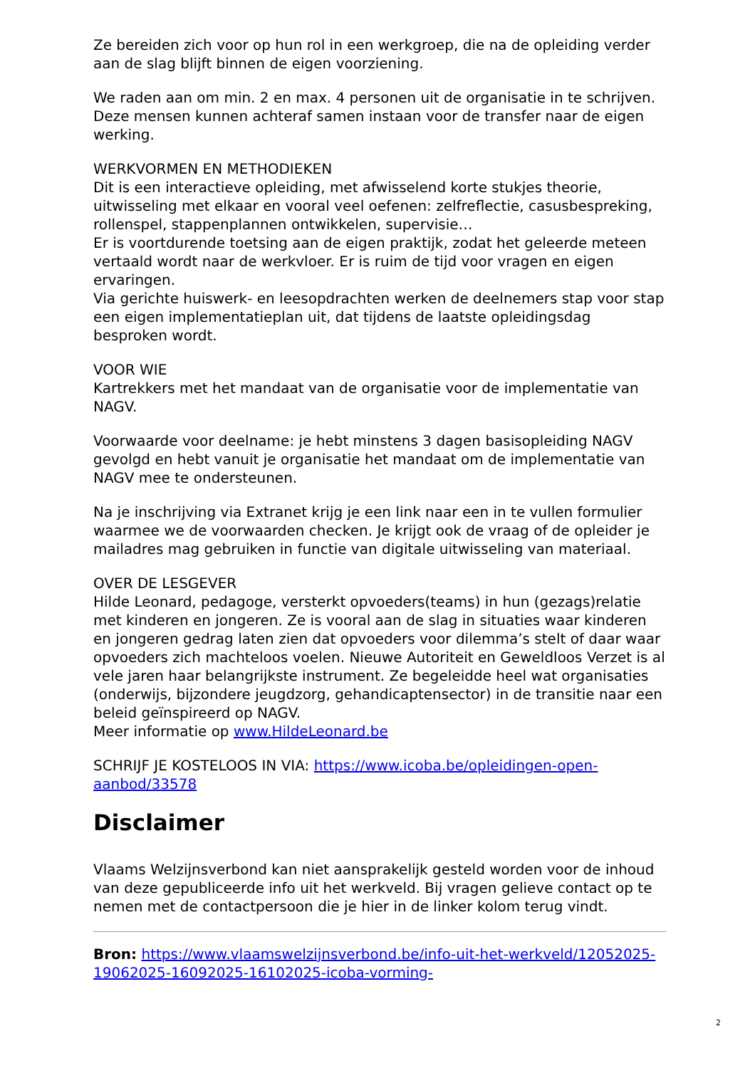Ze bereiden zich voor op hun rol in een werkgroep, die na de opleiding verder aan de slag blijft binnen de eigen voorziening.
We raden aan om min. 2 en max. 4 personen uit de organisatie in te schrijven. Deze mensen kunnen achteraf samen instaan voor de transfer naar de eigen werking.
WERKVORMEN EN METHODIEKEN
Dit is een interactieve opleiding, met afwisselend korte stukjes theorie, uitwisseling met elkaar en vooral veel oefenen: zelfreflectie, casusbespreking, rollenspel, stappenplannen ontwikkelen, supervisie…
Er is voortdurende toetsing aan de eigen praktijk, zodat het geleerde meteen vertaald wordt naar de werkvloer. Er is ruim de tijd voor vragen en eigen ervaringen.
Via gerichte huiswerk- en leesopdrachten werken de deelnemers stap voor stap een eigen implementatieplan uit, dat tijdens de laatste opleidingsdag besproken wordt.
VOOR WIE
Kartrekkers met het mandaat van de organisatie voor de implementatie van NAGV.
Voorwaarde voor deelname: je hebt minstens 3 dagen basisopleiding NAGV gevolgd en hebt vanuit je organisatie het mandaat om de implementatie van NAGV mee te ondersteunen.
Na je inschrijving via Extranet krijg je een link naar een in te vullen formulier waarmee we de voorwaarden checken. Je krijgt ook de vraag of de opleider je mailadres mag gebruiken in functie van digitale uitwisseling van materiaal.
OVER DE LESGEVER
Hilde Leonard, pedagoge, versterkt opvoeders(teams) in hun (gezags)relatie met kinderen en jongeren. Ze is vooral aan de slag in situaties waar kinderen en jongeren gedrag laten zien dat opvoeders voor dilemma’s stelt of daar waar opvoeders zich machteloos voelen. Nieuwe Autoriteit en Geweldloos Verzet is al vele jaren haar belangrijkste instrument. Ze begeleidde heel wat organisaties (onderwijs, bijzondere jeugdzorg, gehandicaptensector) in de transitie naar een beleid geïnspireerd op NAGV.
Meer informatie op www.HildeLeonard.be
SCHRIJF JE KOSTELOOS IN VIA: https://www.icoba.be/opleidingen-open-aanbod/33578
Disclaimer
Vlaams Welzijnsverbond kan niet aansprakelijk gesteld worden voor de inhoud van deze gepubliceerde info uit het werkveld. Bij vragen gelieve contact op te nemen met de contactpersoon die je hier in de linker kolom terug vindt.
Bron: https://www.vlaamswelzijnsverbond.be/info-uit-het-werkveld/12052025-19062025-16092025-16102025-icoba-vorming-
2